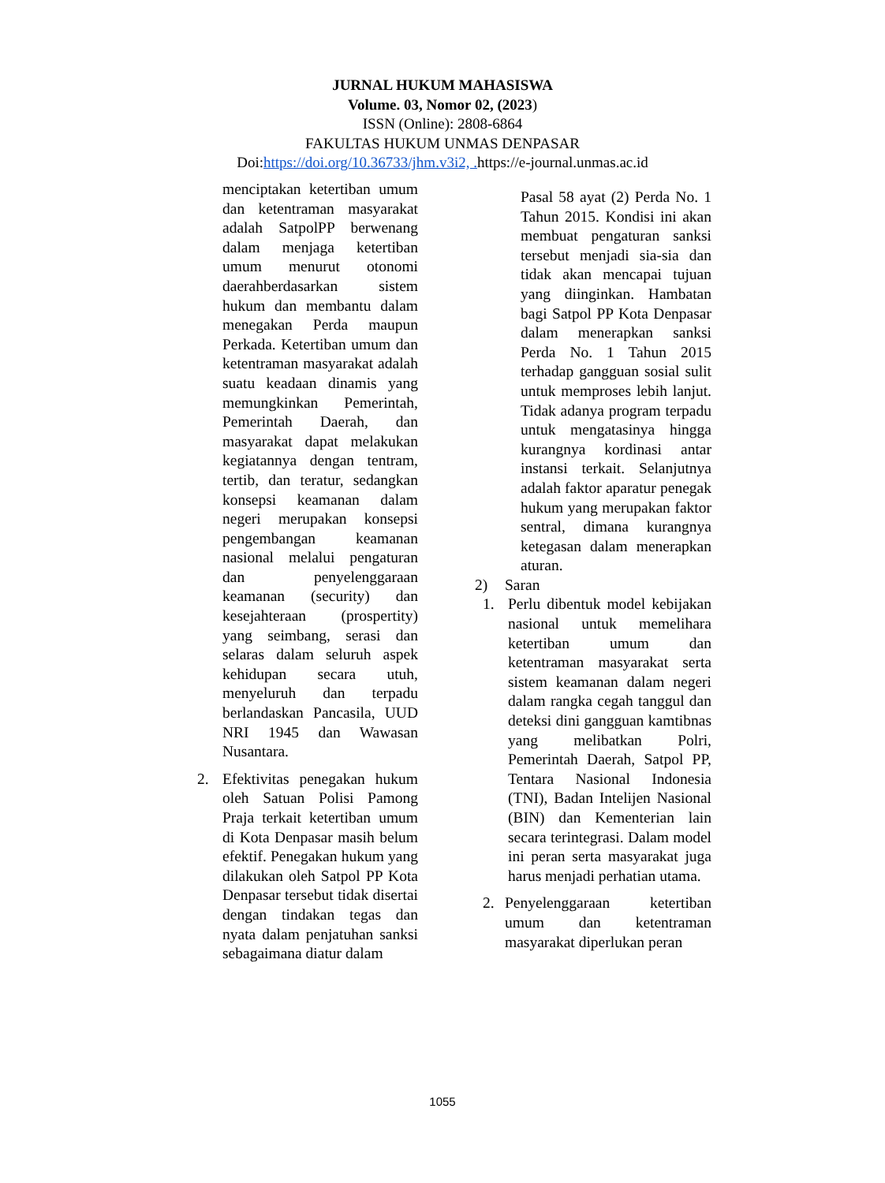JURNAL HUKUM MAHASISWA
Volume. 03, Nomor 02, (2023)
ISSN (Online): 2808-6864
FAKULTAS HUKUM UNMAS DENPASAR
Doi:https://doi.org/10.36733/jhm.v3i2, . https://e-journal.unmas.ac.id
menciptakan ketertiban umum dan ketentraman masyarakat adalah SatpolPP berwenang dalam menjaga ketertiban umum menurut otonomi daerahberdasarkan sistem hukum dan membantu dalam menegakan Perda maupun Perkada. Ketertiban umum dan ketentraman masyarakat adalah suatu keadaan dinamis yang memungkinkan Pemerintah, Pemerintah Daerah, dan masyarakat dapat melakukan kegiatannya dengan tentram, tertib, dan teratur, sedangkan konsepsi keamanan dalam negeri merupakan konsepsi pengembangan keamanan nasional melalui pengaturan dan penyelenggaraan keamanan (security) dan kesejahteraan (prospertity) yang seimbang, serasi dan selaras dalam seluruh aspek kehidupan secara utuh, menyeluruh dan terpadu berlandaskan Pancasila, UUD NRI 1945 dan Wawasan Nusantara.
2. Efektivitas penegakan hukum oleh Satuan Polisi Pamong Praja terkait ketertiban umum di Kota Denpasar masih belum efektif. Penegakan hukum yang dilakukan oleh Satpol PP Kota Denpasar tersebut tidak disertai dengan tindakan tegas dan nyata dalam penjatuhan sanksi sebagaimana diatur dalam
Pasal 58 ayat (2) Perda No. 1 Tahun 2015. Kondisi ini akan membuat pengaturan sanksi tersebut menjadi sia-sia dan tidak akan mencapai tujuan yang diinginkan. Hambatan bagi Satpol PP Kota Denpasar dalam menerapkan sanksi Perda No. 1 Tahun 2015 terhadap gangguan sosial sulit untuk memproses lebih lanjut. Tidak adanya program terpadu untuk mengatasinya hingga kurangnya kordinasi antar instansi terkait. Selanjutnya adalah faktor aparatur penegak hukum yang merupakan faktor sentral, dimana kurangnya ketegasan dalam menerapkan aturan.
2) Saran
1. Perlu dibentuk model kebijakan nasional untuk memelihara ketertiban umum dan ketentraman masyarakat serta sistem keamanan dalam negeri dalam rangka cegah tanggul dan deteksi dini gangguan kamtibnas yang melibatkan Polri, Pemerintah Daerah, Satpol PP, Tentara Nasional Indonesia (TNI), Badan Intelijen Nasional (BIN) dan Kementerian lain secara terintegrasi. Dalam model ini peran serta masyarakat juga harus menjadi perhatian utama.
2. Penyelenggaraan ketertiban umum dan ketentraman masyarakat diperlukan peran
1055